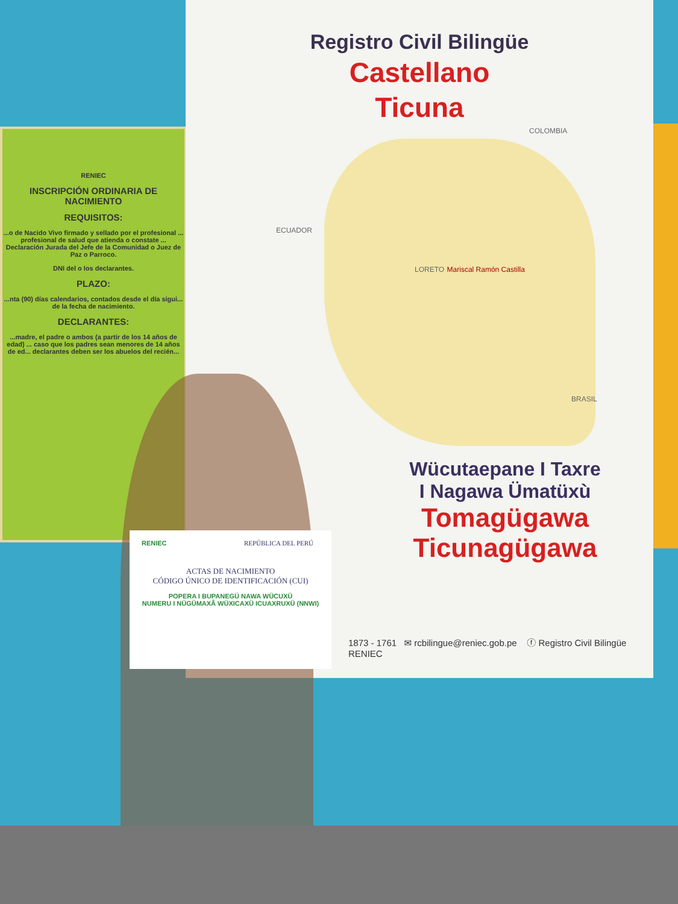RENIEC
INSCRIPCIÓN ORDINARIA DE NACIMIENTO
REQUISITOS:
...o de Nacido Vivo firmado y sellado por el profesional ... profesional de salud que atienda o constate ... Declaración Jurada del Jefe de la Comunidad o Juez de Paz o Parroco.
DNI del o los declarantes.
PLAZO:
...nta (90) días calendarios, contados desde el día sigui... de la fecha de nacimiento.
DECLARANTES:
...madre, el padre o ambos (a partir de los 14 años de edad) ... caso que los padres sean menores de 14 años de ed... declarantes deben ser los abuelos del recién...
Registro Civil Bilingüe
Castellano
Ticuna
LORETO Mariscal Ramón Castilla
COLOMBIA
ECUADOR
BRASIL
Wücutaepane I Taxre
I Nagawa Ümatüxù
Tomagügawa
Ticunagügawa
1873 - 1761 ✉ rcbilingue@reniec.gob.pe ⓕ Registro Civil Bilingüe RENIEC
RENIEC REPÚBLICA DEL PERÚ
ACTAS DE NACIMIENTO
CÓDIGO ÚNICO DE IDENTIFICACIÓN (CUI)
POPERA I BUPANEGÜ NAWA WÜCUXÜ
NUMERU I NÜGÜMAXÃ WÜXICAXÜ ICUAXRUXÜ (NNWI)